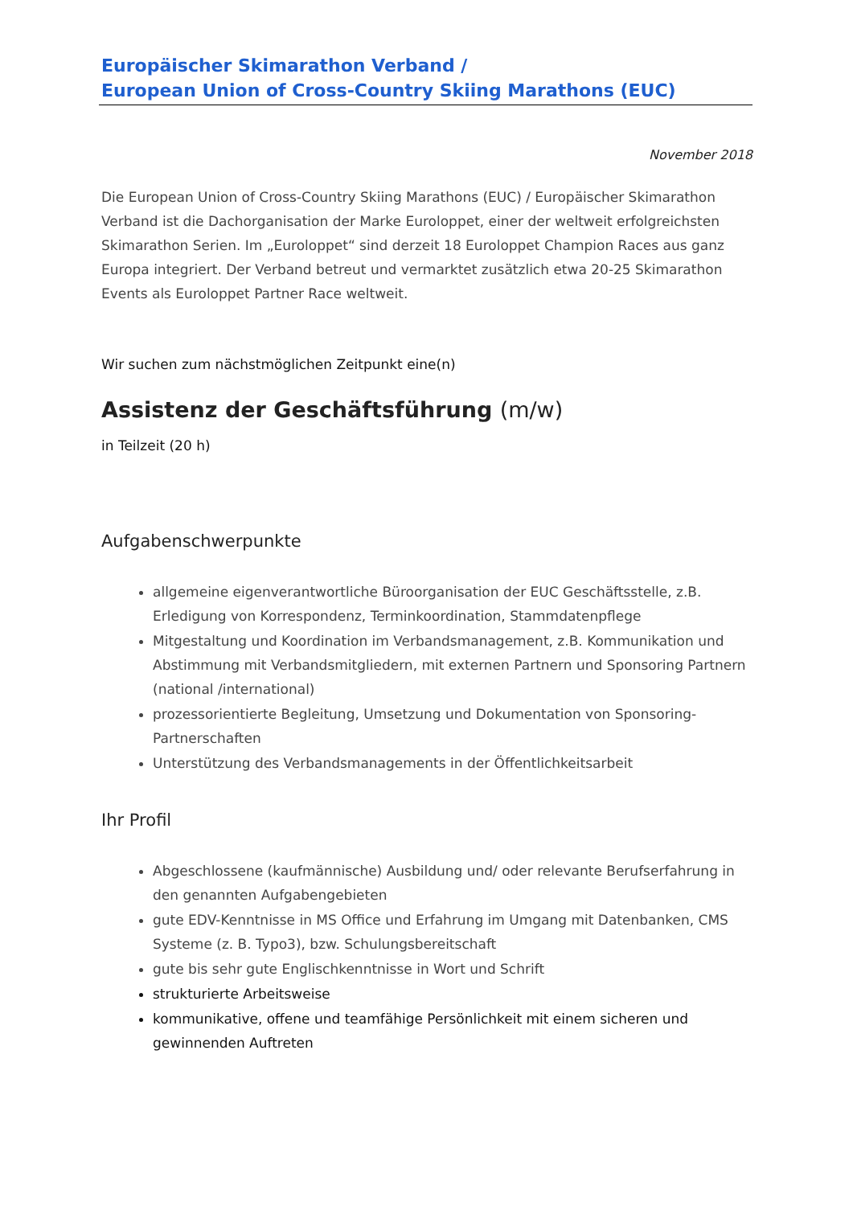Europäischer Skimarathon Verband /
European Union of Cross-Country Skiing Marathons (EUC)
November 2018
Die European Union of Cross-Country Skiing Marathons (EUC) / Europäischer Skimarathon Verband ist die Dachorganisation der Marke Euroloppet, einer der weltweit erfolgreichsten Skimarathon Serien. Im „Euroloppet“ sind derzeit 18 Euroloppet Champion Races aus ganz Europa integriert. Der Verband betreut und vermarktet zusätzlich etwa 20-25 Skimarathon Events als Euroloppet Partner Race weltweit.
Wir suchen zum nächstmöglichen Zeitpunkt eine(n)
Assistenz der Geschäftsführung (m/w)
in Teilzeit (20 h)
Aufgabenschwerpunkte
allgemeine eigenverantwortliche Büroorganisation der EUC Geschäftsstelle, z.B. Erledigung von Korrespondenz, Terminkoordination, Stammdatenpflege
Mitgestaltung und Koordination im Verbandsmanagement, z.B. Kommunikation und Abstimmung mit Verbandsmitgliedern, mit externen Partnern und Sponsoring Partnern (national /international)
prozessorientierte Begleitung, Umsetzung und Dokumentation von Sponsoring-Partnerschaften
Unterstützung des Verbandsmanagements in der Öffentlichkeitsarbeit
Ihr Profil
Abgeschlossene (kaufmännische) Ausbildung und/ oder relevante Berufserfahrung in den genannten Aufgabengebieten
gute EDV-Kenntnisse in MS Office und Erfahrung im Umgang mit Datenbanken, CMS Systeme (z. B. Typo3), bzw. Schulungsbereitschaft
gute bis sehr gute Englischkenntnisse in Wort und Schrift
strukturierte Arbeitsweise
kommunikative, offene und teamfähige Persönlichkeit mit einem sicheren und gewinnenden Auftreten